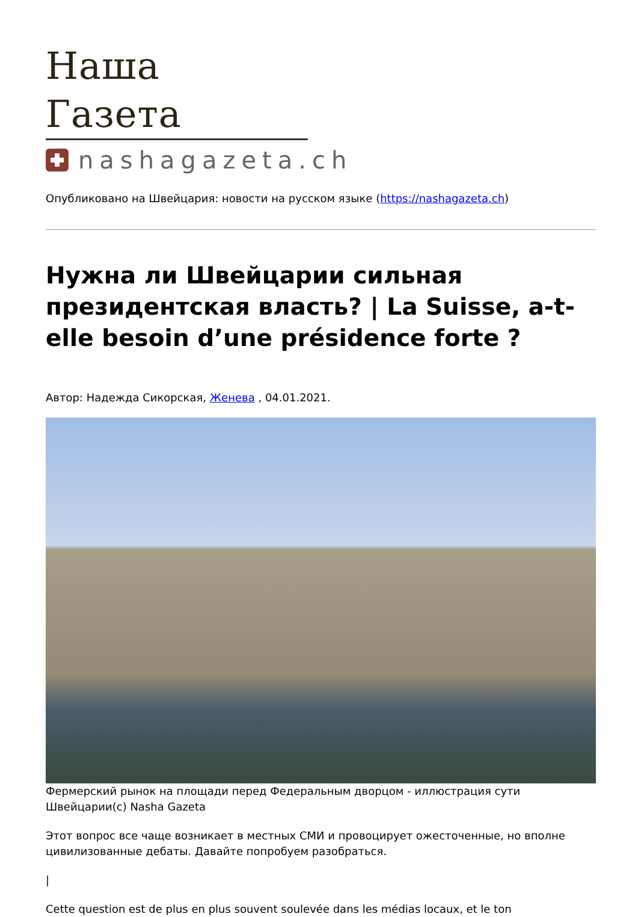Наша Газета
nashagazeta.ch
Опубликовано на Швейцария: новости на русском языке (https://nashagazeta.ch)
Нужна ли Швейцарии сильная президентская власть? | La Suisse, a-t-elle besoin d’une présidence forte ?
Автор: Надежда Сикорская, Женева , 04.01.2021.
Фермерский рынок на площади перед Федеральным дворцом - иллюстрация сути Швейцарии(c) Nasha Gazeta
Этот вопрос все чаще возникает в местных СМИ и провоцирует ожесточенные, но вполне цивилизованные дебаты. Давайте попробуем разобраться.
|
Cette question est de plus en plus souvent soulevée dans les médias locaux, et le ton